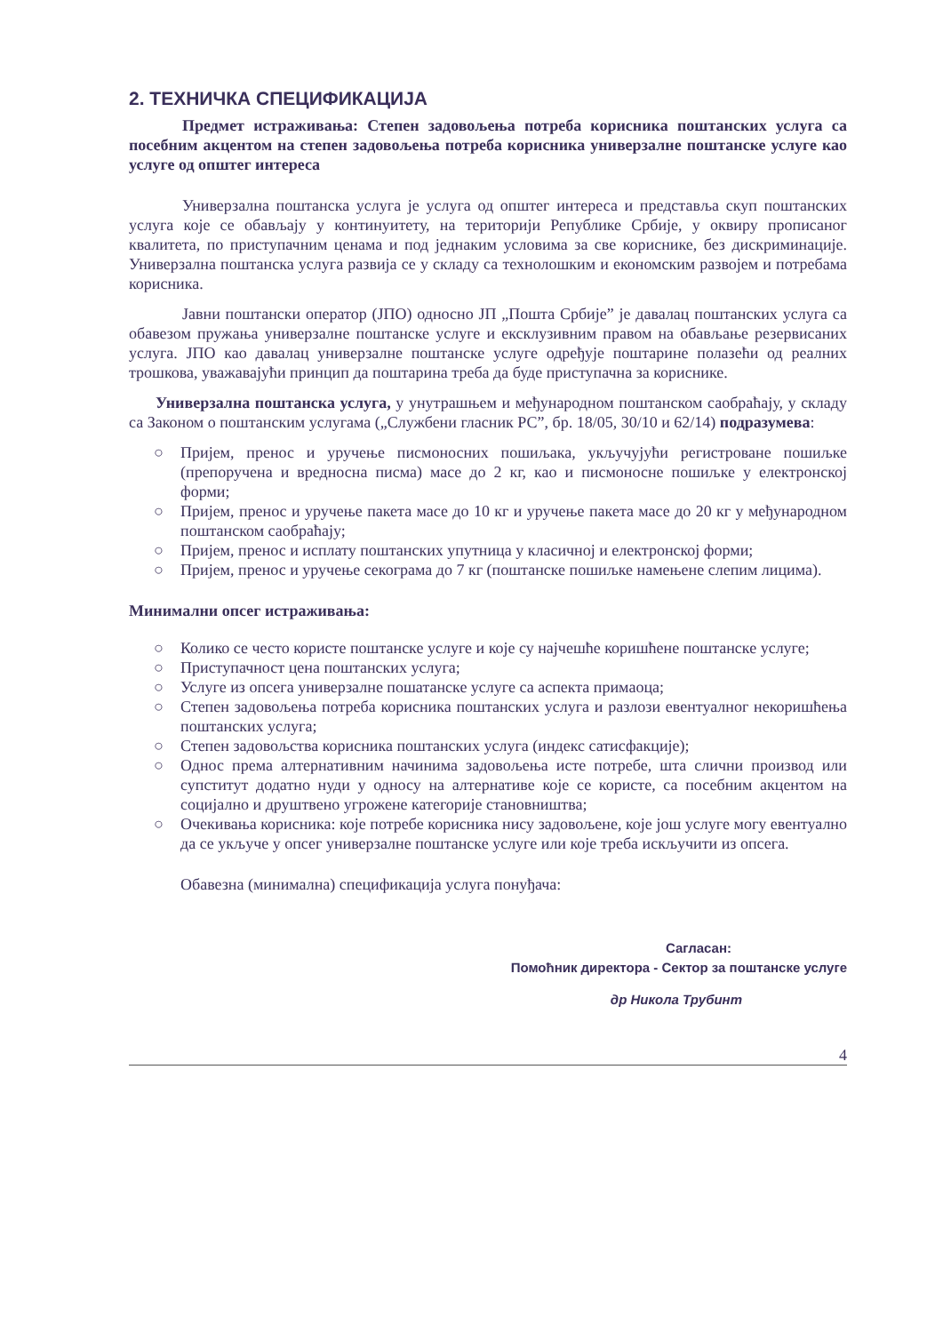2. ТЕХНИЧКА СПЕЦИФИКАЦИЈА
Предмет истраживања: Степен задовољења потреба корисника поштанских услуга са посебним акцентом на степен задовољења потреба корисника универзалне поштанске услуге као услуге од општег интереса
Универзална поштанска услуга је услуга од општег интереса и представља скуп поштанских услуга које се обављају у континуитету, на територији Републике Србије, у оквиру прописаног квалитета, по приступачним ценама и под једнаким условима за све кориснике, без дискриминације. Универзална поштанска услуга развија се у складу са технолошким и економским развојем и потребама корисника.
Јавни поштански оператор (ЈПО) односно ЈП „Пошта Србије” је давалац поштанских услуга са обавезом пружања универзалне поштанске услуге и ексклузивним правом на обављање резервисаних услуга. ЈПО као давалац универзалне поштанске услуге одређује поштарине полазећи од реалних трошкова, уважавајући принцип да поштарина треба да буде приступачна за кориснике.
Универзална поштанска услуга, у унутрашњем и међународном поштанском саобраћају, у складу са Законом о поштанским услугама („Службени гласник РС”, бр. 18/05, 30/10 и 62/14) подразумева:
○ Пријем, пренос и уручење писмоносних пошиљака, укључујући регистроване пошиљке (препоручена и вредносна писма) масе до 2 кг, као и писмоносне пошиљке у електронској форми;
○ Пријем, пренос и уручење пакета масе до 10 кг и уручење пакета масе до 20 кг у међународном поштанском саобраћају;
○ Пријем, пренос и исплату поштанских упутница у класичној и електронској форми;
○ Пријем, пренос и уручење секограма до 7 кг (поштанске пошиљке намењене слепим лицима).
Минимални опсег истраживања:
○ Колико се често користе поштанске услуге и које су најчешће коришћене поштанске услуге;
○ Приступачност цена поштанских услуга;
○ Услуге из опсега универзалне пошатанске услуге са аспекта примаоца;
○ Степен задовољења потреба корисника поштанских услуга и разлози евентуалног некоришћења поштанских услуга;
○ Степен задовољства корисника поштанских услуга (индекс сатисфакције);
○ Однос према алтернативним начинима задовољења исте потребе, шта слични производ или супститут додатно нуди у односу на алтернативе које се користе, са посебним акцентом на социјално и друштвено угрожене категорије становништва;
○ Очекивања корисника: које потребе корисника нису задовољене, које још услуге могу евентуално да се укључе у опсег универзалне поштанске услуге или које треба искључити из опсега.
Обавезна (минимална) спецификација услуга понуђача:
Сагласан:
Помоћник директора - Сектор за поштанске услуге
др Никола Трубинт
4